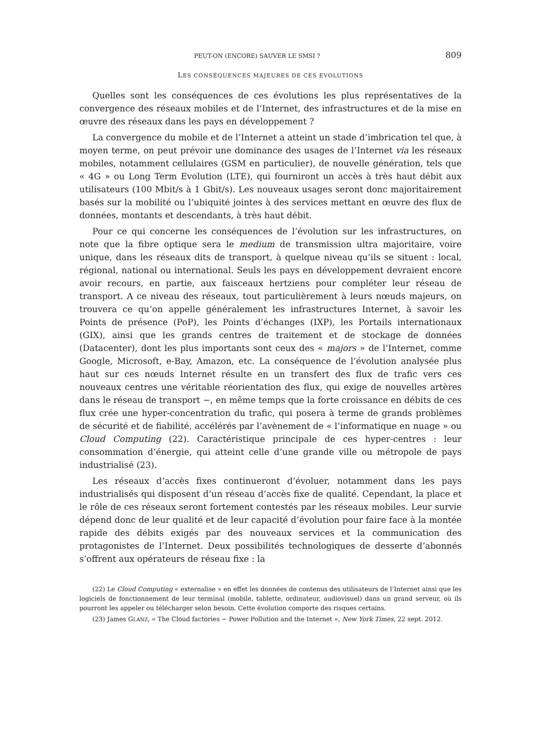PEUT-ON (ENCORE) SAUVER LE SMSI ? 809
LES CONSÉQUENCES MAJEURES DE CES EVOLUTIONS
Quelles sont les conséquences de ces évolutions les plus représentatives de la convergence des réseaux mobiles et de l’Internet, des infrastructures et de la mise en œuvre des réseaux dans les pays en développement ?
La convergence du mobile et de l’Internet a atteint un stade d’imbrication tel que, à moyen terme, on peut prévoir une dominance des usages de l’Internet via les réseaux mobiles, notamment cellulaires (GSM en particulier), de nouvelle génération, tels que « 4G » ou Long Term Evolution (LTE), qui fourniront un accès à très haut débit aux utilisateurs (100 Mbit/s à 1 Gbit/s). Les nouveaux usages seront donc majoritairement basés sur la mobilité ou l’ubiquité jointes à des services mettant en œuvre des flux de données, montants et descendants, à très haut débit.
Pour ce qui concerne les conséquences de l’évolution sur les infrastructures, on note que la fibre optique sera le medium de transmission ultra majoritaire, voire unique, dans les réseaux dits de transport, à quelque niveau qu’ils se situent : local, régional, national ou international. Seuls les pays en dévelop­pement devraient encore avoir recours, en partie, aux faisceaux hertziens pour compléter leur réseau de transport. A ce niveau des réseaux, tout particuliè­rement à leurs nœuds majeurs, on trouvera ce qu’on appelle généralement les infrastructures Internet, à savoir les Points de présence (PoP), les Points d’échanges (IXP), les Portails internationaux (GIX), ainsi que les grands centres de traitement et de stockage de données (Datacenter), dont les plus impor­tants sont ceux des « majors » de l’Internet, comme Google, Microsoft, e-Bay, Amazon, etc. La conséquence de l’évolution analysée plus haut sur ces nœuds Internet résulte en un transfert des flux de trafic vers ces nouveaux centres une véritable réorientation des flux, qui exige de nouvelles artères dans le réseau de transport −, en même temps que la forte croissance en débits de ces flux crée une hyper-concentration du trafic, qui posera à terme de grands problèmes de sécurité et de fiabilité, accélérés par l’avènement de « l’informatique en nuage » ou Cloud Computing (22). Caractéristique principale de ces hyper-centres : leur consommation d’énergie, qui atteint celle d’une grande ville ou métropole de pays industrialisé (23).
Les réseaux d’accès fixes continueront d’évoluer, notamment dans les pays industrialisés qui disposent d’un réseau d’accès fixe de qualité. Cependant, la place et le rôle de ces réseaux seront fortement contestés par les réseaux mobiles. Leur survie dépend donc de leur qualité et de leur capacité d’évolution pour faire face à la montée rapide des débits exigés par des nouveaux services et la communication des protagonistes de l’Internet. Deux possibilités tech­nologiques de desserte d’abonnés s’offrent aux opérateurs de réseau fixe : la
(22) Le Cloud Computing « externalise » en effet les données de contenus des utilisateurs de l’Internet ainsi que les logiciels de fonctionnement de leur terminal (mobile, tablette, ordinateur, audiovisuel) dans un grand serveur, où ils pourront les appeler ou télécharger selon besoin. Cette évolution comporte des risques certains.
(23) James GLANZ, « The Cloud factories − Power Pollution and the Internet », New York Times, 22 sept. 2012.